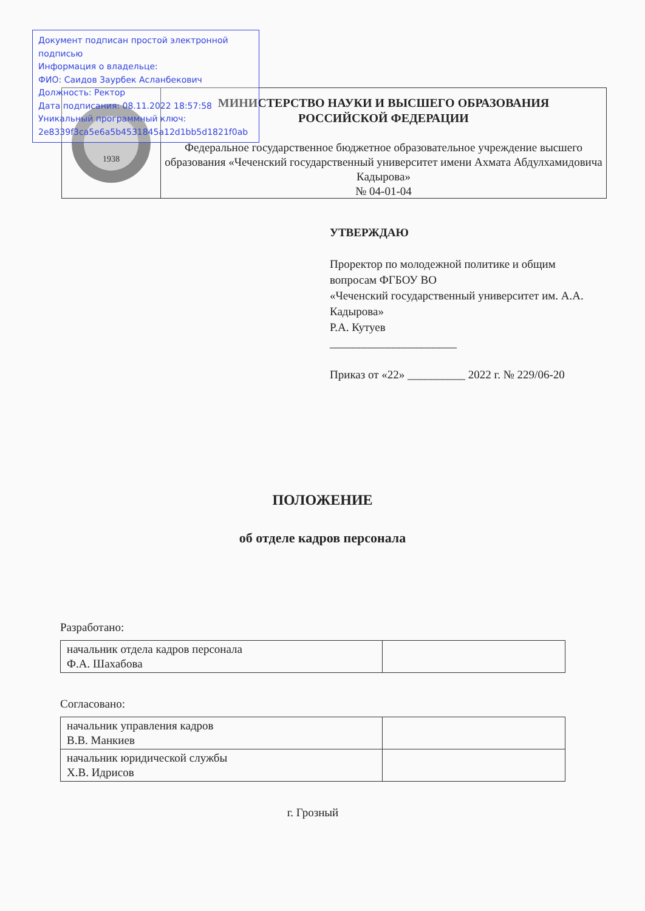Документ подписан простой электронной подписью
Информация о владельце:
ФИО: Саидов Заурбек Асланбекович
Должность: Ректор
Дата подписания: 08.11.2022 18:57:58
Уникальный программный ключ:
2e8339f3ca5e6a5b4531845a12d1bb5d1821f0ab
1938
МИНИСТЕРСТВО НАУКИ И ВЫСШЕГО ОБРАЗОВАНИЯ
РОССИЙСКОЙ ФЕДЕРАЦИИ
Федеральное государственное бюджетное образовательное учреждение высшего образования «Чеченский государственный университет имени Ахмата Абдулхамидовича Кадырова»
№ 04-01-04
УТВЕРЖДАЮ
Проректор по молодежной политике и общим вопросам ФГБОУ ВО
«Чеченский государственный университет им. А.А. Кадырова»
Р.А. Кутуев
______________________
Приказ от «22» __________ 2022 г. № 229/06-20
ПОЛОЖЕНИЕ
об отделе кадров персонала
Разработано:
| начальник отдела кадров персонала Ф.А. Шахабова | |
Согласовано:
| начальник управления кадров В.В. Манкиев | |
| начальник юридической службы Х.В. Идрисов | |
г. Грозный